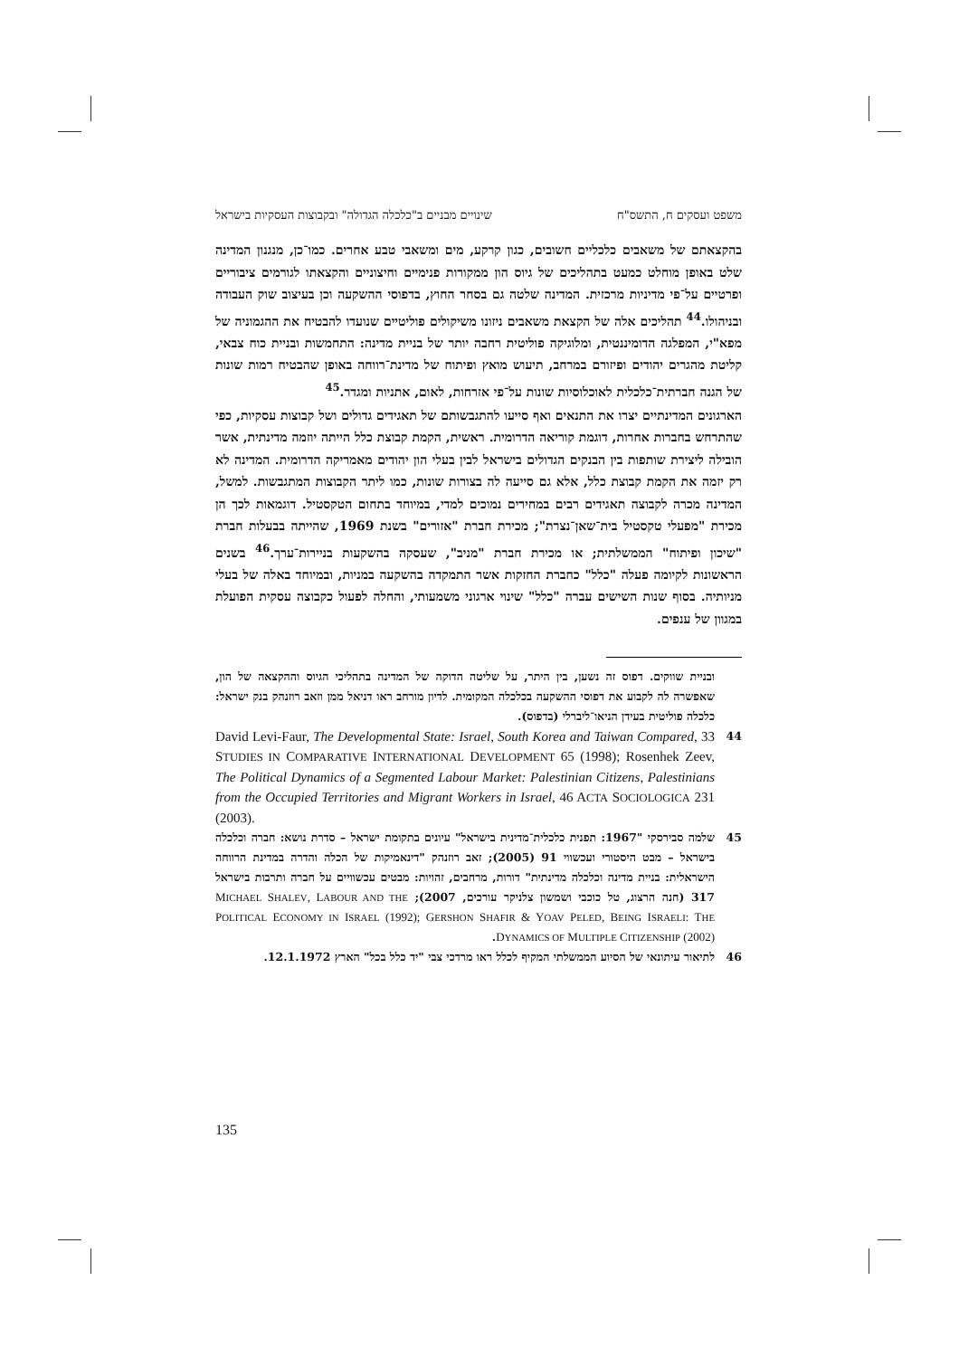משפט ועסקים ח, התשס"ח שינויים מבניים ב"כלכלה הגדולה" ובקבוצות העסקיות בישראל
בהקצאתם של משאבים כלכליים חשובים, כגון קרקע, מים ומשאבי טבע אחרים. כמו־כן, מנגנון המדינה שלט באופן מוחלט כמעט בתהליכים של גיוס הון ממקורות פנימיים וחיצוניים והקצאתו לגורמים ציבוריים ופרטיים על־פי מדיניות מרכזית. המדינה שלטה גם בסחר החוץ, בדפוסי ההשקעה וכן בעיצוב שוק העבודה ובניהולו.<sup>44</sup> תהליכים אלה של הקצאת משאבים ניזונו משיקולים פוליטיים שנועדו להבטיח את ההגמוניה של מפא"י, המפלגה הדומיננטית, ומלוגיקה פוליטית רחבה יותר של בניית מדינה: התחמשות ובניית כוח צבאי, קליטת מהגרים יהודים ופיזורם במרחב, תיעוש מואץ ופיתוח של מדינת־רווחה באופן שהבטיח רמות שונות של הגנה חברתית־כלכלית לאוכלוסיות שונות על־פי אזרחות, לאום, אתניות ומגדר.<sup>45</sup>
הארגונים המדינתיים יצרו את התנאים ואף סייעו להתגבשותם של תאגידים גדולים ושל קבוצות עסקיות, כפי שהתרחש בחברות אחרות, דוגמת קוריאה הדרומית. ראשית, הקמת קבוצת כלל הייתה יוזמה מדינתית, אשר הובילה ליצירת שותפות בין הבנקים הגדולים בישראל לבין בעלי הון יהודים מאמריקה הדרומית. המדינה לא רק יזמה את הקמת קבוצת כלל, אלא גם סייעה לה בצורות שונות, כמו ליתר הקבוצות המתגבשות. למשל, המדינה מכרה לקבוצה תאגידים רבים במחירים נמוכים למדי, במיוחד בתחום הטקסטיל. דוגמאות לכך הן מכירת "מפעלי טקסטיל בית־שאן־נצרת"; מכירת חברת "אזורים" בשנת 1969, שהייתה בבעלות חברת "שיכון ופיתוח" הממשלתית; או מכירת חברת "מניב", שעסקה בהשקעות בניירות־ערך.<sup>46</sup> בשנים הראשונות לקיומה פעלה "כלל" כחברת החזקות אשר התמקדה בהשקעה במניות, ובמיוחד באלה של בעלי מניותיה. בסוף שנות השישים עברה "כלל" שינוי ארגוני משמעותי, והחלה לפעול כקבוצה עסקית הפועלת במגוון של ענפים.
ובניית שווקים. דפוס זה נשען, בין היתר, על שליטה הדוקה של המדינה בתהליכי הגיוס וההקצאה של הון, שאפשרה לה לקבוע את דפוסי ההשקעה בכלכלה המקומית. לדיון מורחב ראו דניאל ממן וזאב רוזנהק בנק ישראל: כלכלה פוליטית בעידן הניאו־ליברלי (בדפוס).
44 David Levi-Faur, The Developmental State: Israel, South Korea and Taiwan Compared, 33 STUDIES IN COMPARATIVE INTERNATIONAL DEVELOPMENT 65 (1998); Rosenhek Zeev, The Political Dynamics of a Segmented Labour Market: Palestinian Citizens, Palestinians from the Occupied Territories and Migrant Workers in Israel, 46 ACTA SOCIOLOGICA 231 (2003).
45 שלמה סבירסקי "1967: תפנית כלכלית־מדינית בישראל" עיונים בתקומת ישראל – סדרת נושא: חברה וכלכלה בישראל – מבט היסטורי ועכשווי 91 (2005); זאב רוזנהק "דינאמיקות של הכלה והדרה במדינת הרווחה הישראלית: בניית מדינה וכלכלה מדינתית" דורות, מרחבים, זהויות: מבטים עכשוויים על חברה ותרבות בישראל 317 (חנה הרצוג, טל כוכבי ושמשון צלניקר עורכים, 2007); MICHAEL SHALEV, LABOUR AND THE POLITICAL ECONOMY IN ISRAEL (1992); GERSHON SHAFIR & YOAV PELED, BEING ISRAELI: THE DYNAMICS OF MULTIPLE CITIZENSHIP (2002).
46 לתיאור עיתונאי של הסיוע הממשלתי המקיף לכלל ראו מרדכי צבי "יד כלל בכל" הארץ 12.1.1972.
135